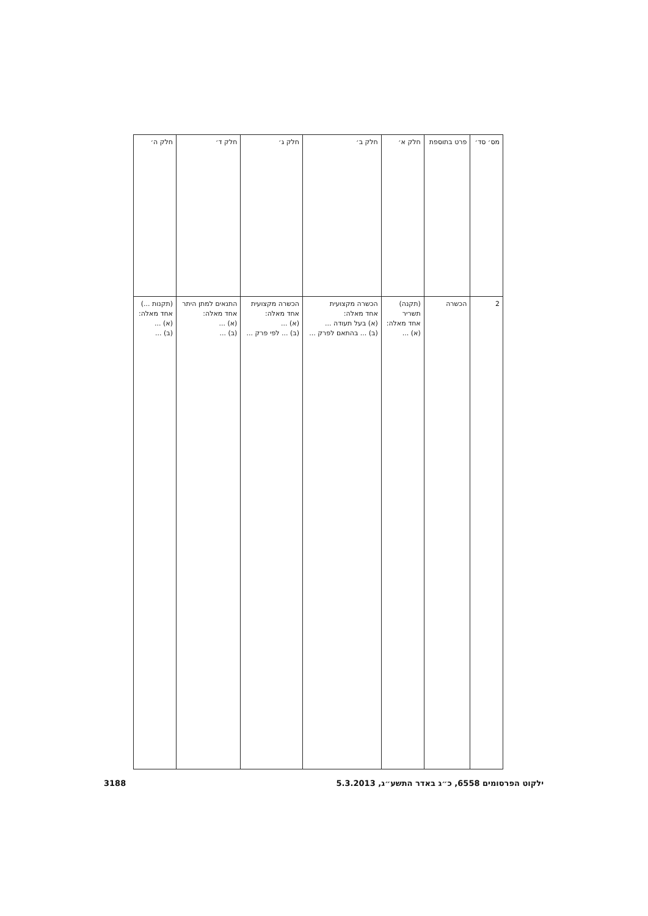| מס׳ סד׳ | פרט בתוספת | חלק א׳ | חלק ב׳ | חלק ג׳ | חלק ד׳ | חלק ה׳ |
| --- | --- | --- | --- | --- | --- | --- |
| 2 | הכשרה | (תקנה) תשריר אחד מאלה: (א) ... | הכשרה מקצועית אחד מאלה: (א) בעל תעודה ... (ב) ... בהתאם לפרק ... | הכשרה מקצועית אחד מאלה: (א) ... (ב) ... לפי פרק ... | התנאים למתן היתר אחד מאלה: (א) ... (ב) ... | (תקנות ...) אחד מאלה: (א) ... (ב) ... |
ילקוט הפרסומים 6558, כ״ג באדר התשע״ג, 5.3.2013 3188